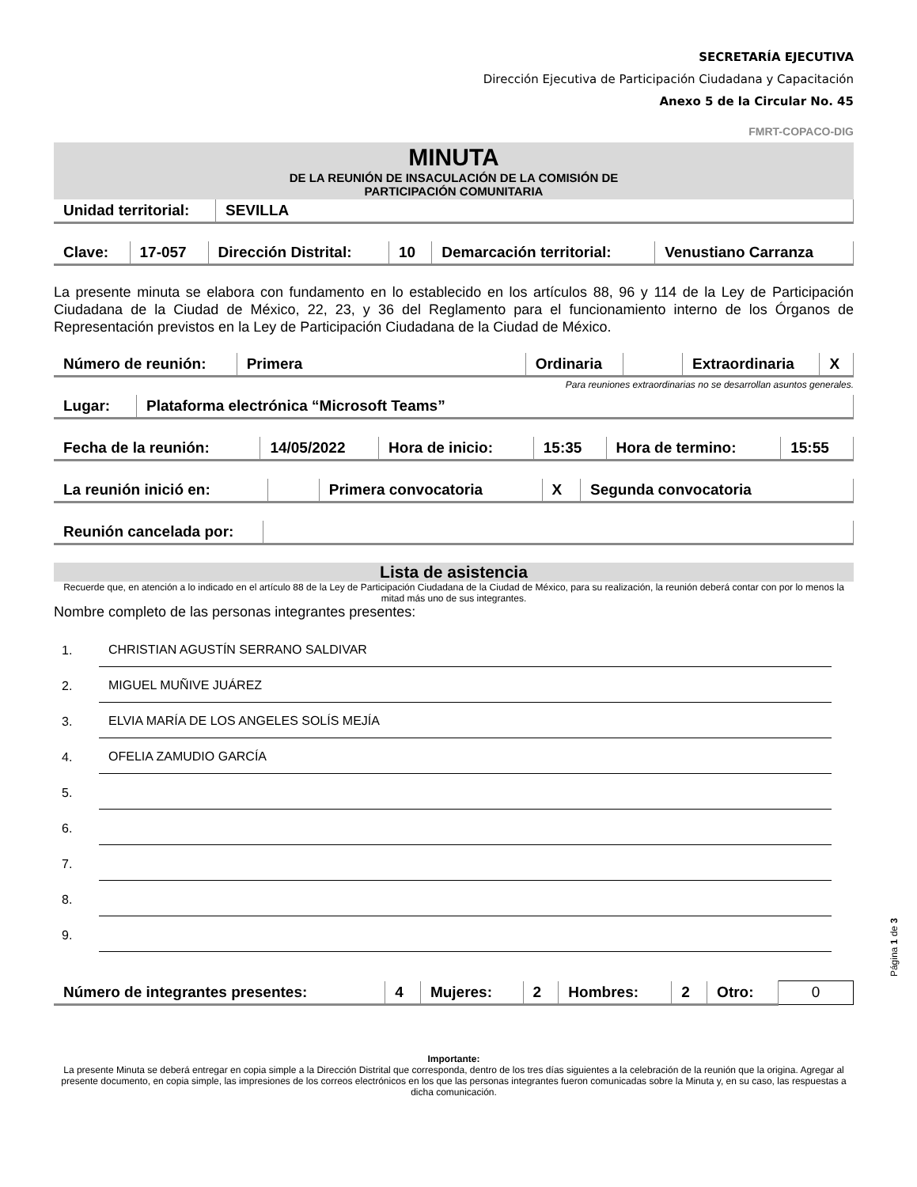SECRETARÍA EJECUTIVA
Dirección Ejecutiva de Participación Ciudadana y Capacitación
Anexo 5 de la Circular No. 45
FMRT-COPACO-DIG
MINUTA
DE LA REUNIÓN DE INSACULACIÓN DE LA COMISIÓN DE
PARTICIPACIÓN COMUNITARIA
| Unidad territorial: | SEVILLA |
| Clave: | 17-057 | Dirección Distrital: | 10 | Demarcación territorial: | Venustiano Carranza |
La presente minuta se elabora con fundamento en lo establecido en los artículos 88, 96 y 114 de la Ley de Participación Ciudadana de la Ciudad de México, 22, 23, y 36 del Reglamento para el funcionamiento interno de los Órganos de Representación previstos en la Ley de Participación Ciudadana de la Ciudad de México.
| Número de reunión: | Primera | Ordinaria | | Extraordinaria | X |
Para reuniones extraordinarias no se desarrollan asuntos generales.
| Lugar: | Plataforma electrónica “Microsoft Teams” |
| Fecha de la reunión: | 14/05/2022 | Hora de inicio: | 15:35 | Hora de termino: | 15:55 |
| La reunión inició en: | | Primera convocatoria | X | Segunda convocatoria |
| Reunión cancelada por: | |
Lista de asistencia
Recuerde que, en atención a lo indicado en el artículo 88 de la Ley de Participación Ciudadana de la Ciudad de México, para su realización, la reunión deberá contar con por lo menos la mitad más uno de sus integrantes.
Nombre completo de las personas integrantes presentes:
1. CHRISTIAN AGUSTÍN SERRANO SALDIVAR
2. MIGUEL MUÑIVE JUÁREZ
3. ELVIA MARÍA DE LOS ANGELES SOLÍS MEJÍA
4. OFELIA ZAMUDIO GARCÍA
5.
6.
7.
8.
9.
| Número de integrantes presentes: | 4 | Mujeres: | 2 | Hombres: | 2 | Otro: | 0 |
Importante:
La presente Minuta se deberá entregar en copia simple a la Dirección Distrital que corresponda, dentro de los tres días siguientes a la celebración de la reunión que la origina. Agregar al presente documento, en copia simple, las impresiones de los correos electrónicos en los que las personas integrantes fueron comunicadas sobre la Minuta y, en su caso, las respuestas a dicha comunicación.
Página 1 de 3